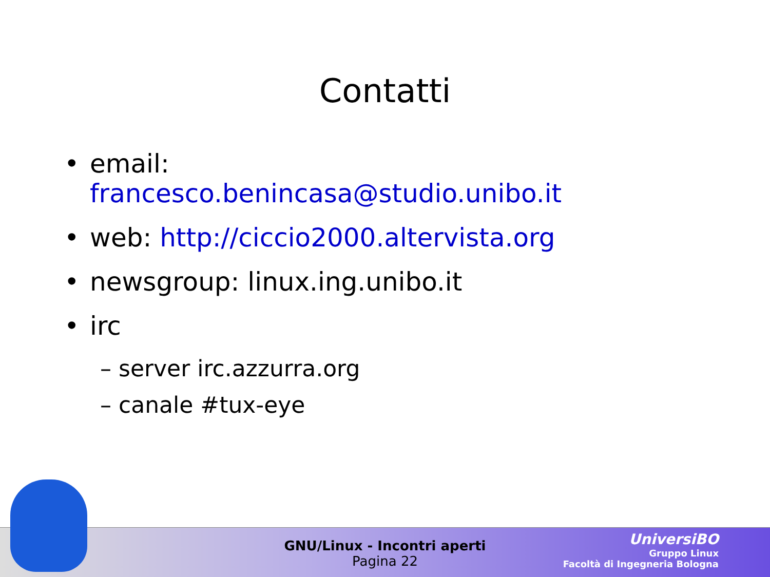Contatti
• email:
francesco.benincasa@studio.unibo.it
• web: http://ciccio2000.altervista.org
• newsgroup: linux.ing.unibo.it
• irc
– server irc.azzurra.org
– canale #tux-eye
GNU/Linux - Incontri aperti
Pagina 22
UniversiBO
Gruppo Linux
Facoltà di Ingegneria Bologna